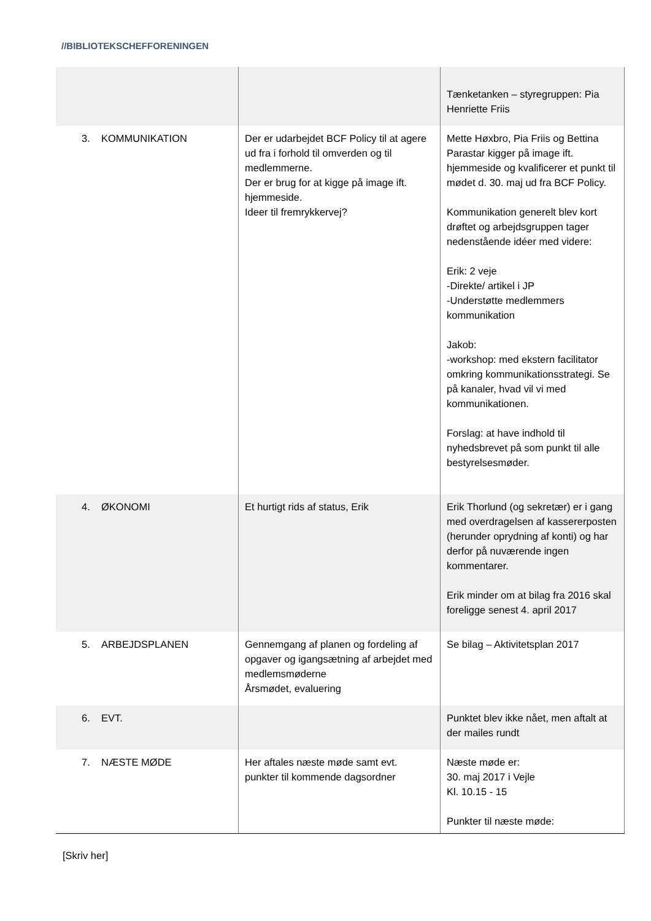//BIBLIOTEKSCHEFFORENINGEN
| | | Tænketanken – styregruppen: Pia Henriette Friis |
| 3. KOMMUNIKATION | Der er udarbejdet BCF Policy til at agere ud fra i forhold til omverden og til medlemmerne. Der er brug for at kigge på image ift. hjemmeside. Ideer til fremrykkervej? | Mette Høxbro, Pia Friis og Bettina Parastar kigger på image ift. hjemmeside og kvalificerer et punkt til mødet d. 30. maj ud fra BCF Policy. Kommunikation generelt blev kort drøftet og arbejdsgruppen tager nedenstående idéer med videre: Erik: 2 veje -Direkte/ artikel i JP -Understøtte medlemmers kommunikation Jakob: -workshop: med ekstern facilitator omkring kommunikationsstrategi. Se på kanaler, hvad vil vi med kommunikationen. Forslag: at have indhold til nyhedsbrevet på som punkt til alle bestyrelsesmøder. |
| 4. ØKONOMI | Et hurtigt rids af status, Erik | Erik Thorlund (og sekretær) er i gang med overdragelsen af kassererposten (herunder oprydning af konti) og har derfor på nuværende ingen kommentarer. Erik minder om at bilag fra 2016 skal foreligge senest 4. april 2017 |
| 5. ARBEJDSPLANEN | Gennemgang af planen og fordeling af opgaver og igangsætning af arbejdet med medlemsmøderne Årsmødet, evaluering | Se bilag – Aktivitetsplan 2017 |
| 6. EVT. | | Punktet blev ikke nået, men aftalt at der mailes rundt |
| 7. NÆSTE MØDE | Her aftales næste møde samt evt. punkter til kommende dagsordner | Næste møde er: 30. maj 2017 i Vejle Kl. 10.15 - 15 Punkter til næste møde: |
[Skriv her]